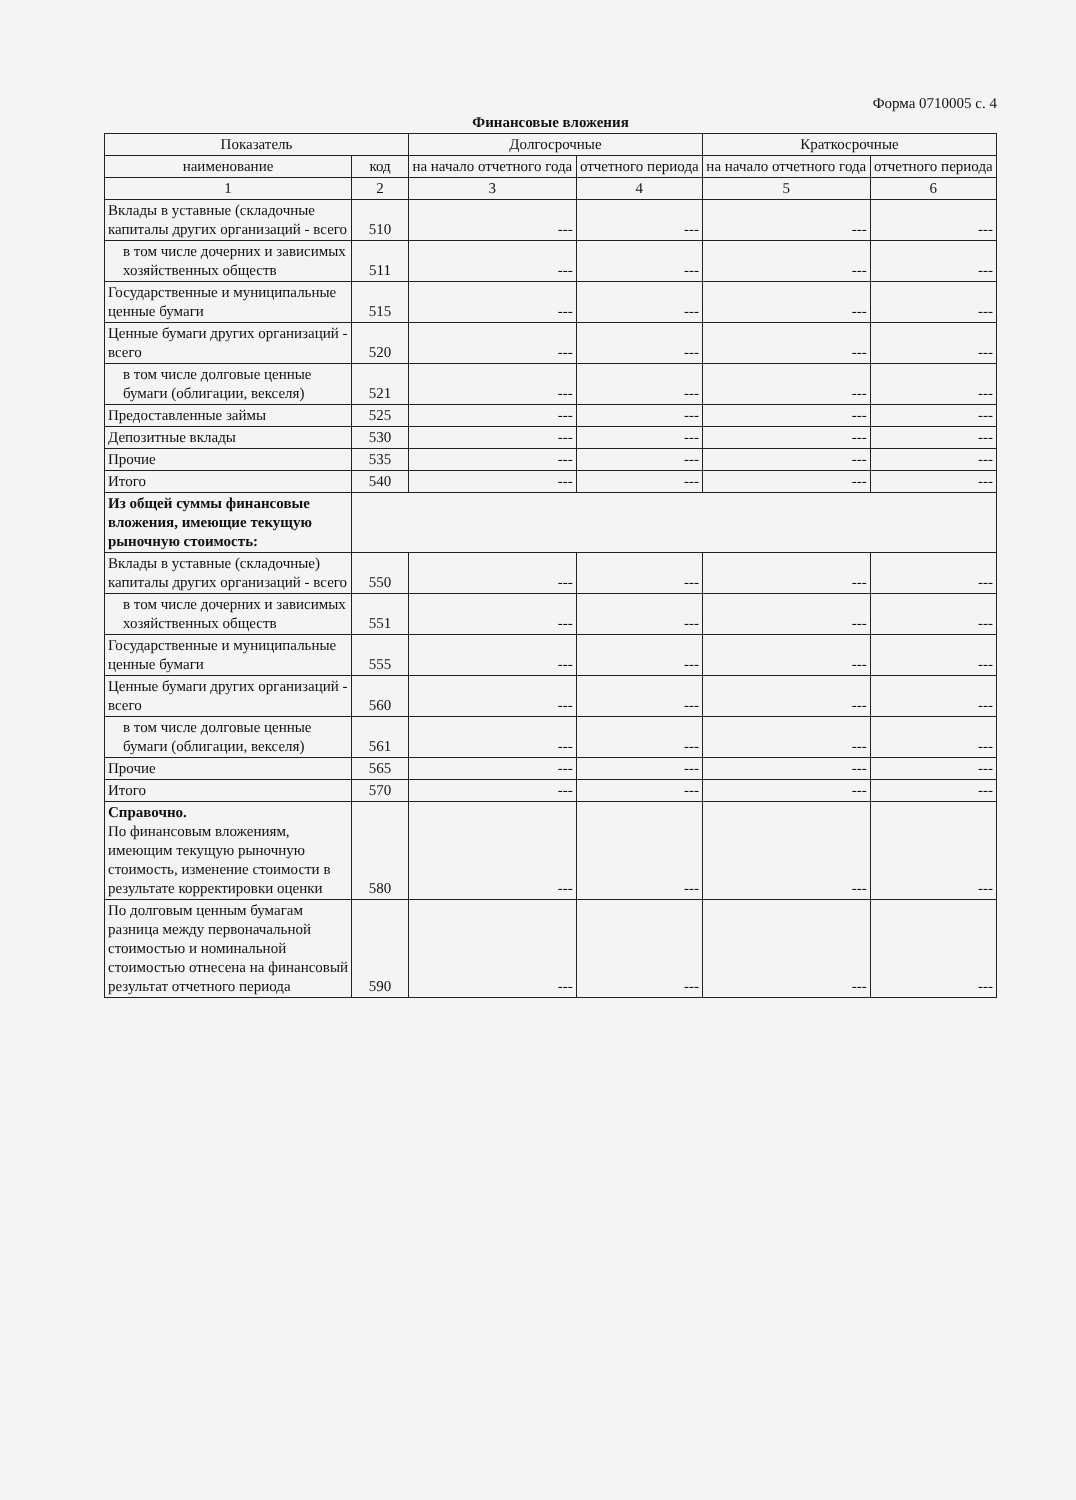Форма 0710005 с. 4
Финансовые вложения
| Показатель | | Долгосрочные | | Краткосрочные | |
| --- | --- | --- | --- | --- | --- |
| наименование | код | на начало отчетного года | отчетного периода | на начало отчетного года | отчетного периода |
| 1 | 2 | 3 | 4 | 5 | 6 |
| Вклады в уставные (складочные капиталы других организаций - всего | 510 | --- | --- | --- | --- |
| в том числе дочерних и зависимых хозяйственных обществ | 511 | --- | --- | --- | --- |
| Государственные и муниципальные ценные бумаги | 515 | --- | --- | --- | --- |
| Ценные бумаги других организаций - всего | 520 | --- | --- | --- | --- |
| в том числе долговые ценные бумаги (облигации, векселя) | 521 | --- | --- | --- | --- |
| Предоставленные займы | 525 | --- | --- | --- | --- |
| Депозитные вклады | 530 | --- | --- | --- | --- |
| Прочие | 535 | --- | --- | --- | --- |
| Итого | 540 | --- | --- | --- | --- |
| Из общей суммы финансовые вложения, имеющие текущую рыночную стоимость: | | | | | |
| Вклады в уставные (складочные) капиталы других организаций - всего | 550 | --- | --- | --- | --- |
| в том числе дочерних и зависимых хозяйственных обществ | 551 | --- | --- | --- | --- |
| Государственные и муниципальные ценные бумаги | 555 | --- | --- | --- | --- |
| Ценные бумаги других организаций - всего | 560 | --- | --- | --- | --- |
| в том числе долговые ценные бумаги (облигации, векселя) | 561 | --- | --- | --- | --- |
| Прочие | 565 | --- | --- | --- | --- |
| Итого | 570 | --- | --- | --- | --- |
| Справочно. По финансовым вложениям, имеющим текущую рыночную стоимость, изменение стоимости в результате корректировки оценки | 580 | --- | --- | --- | --- |
| По долговым ценным бумагам разница между первоначальной стоимостью и номинальной стоимостью отнесена на финансовый результат отчетного периода | 590 | --- | --- | --- | --- |